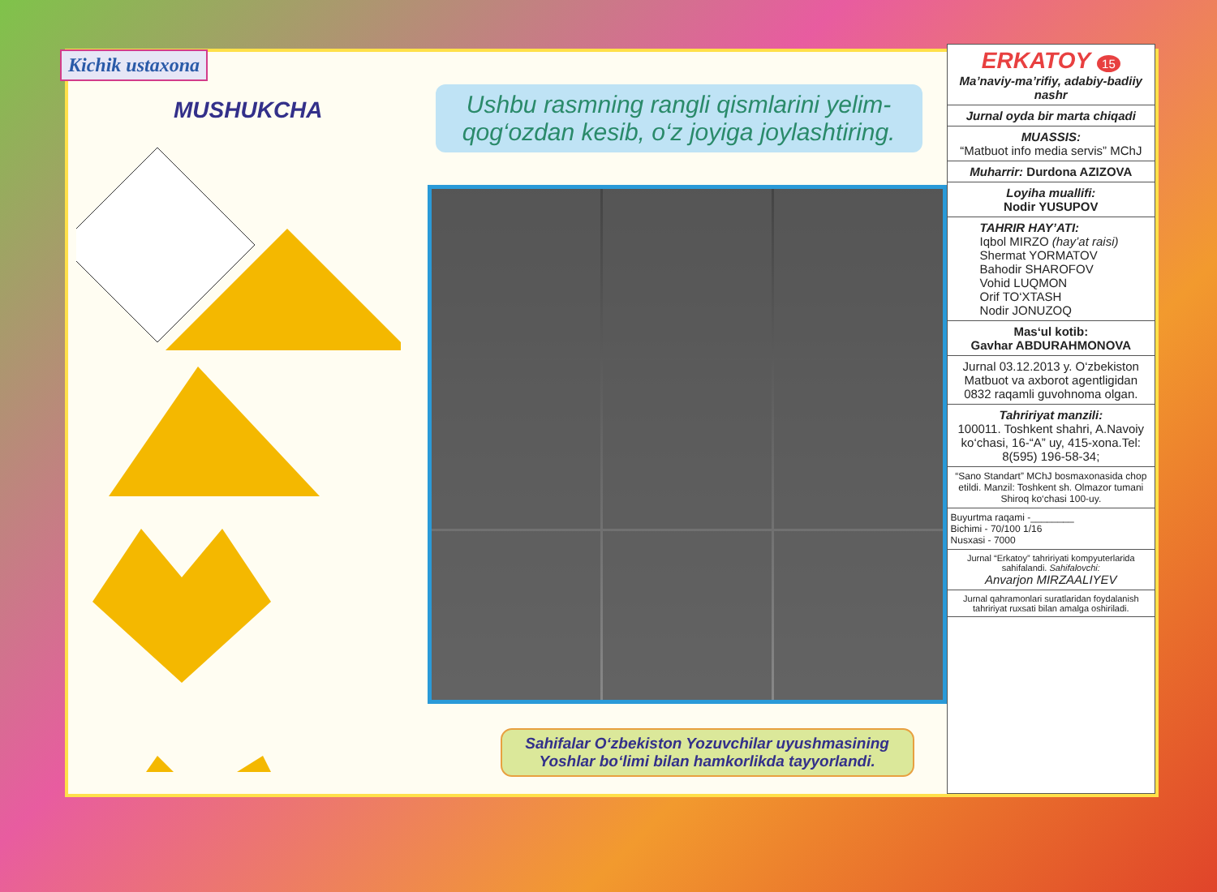Kichik ustaxona
MUSHUKCHA
Ushbu rasmning rangli qismlarini yelim-qog‘ozdan kesib, o‘z joyiga joylashtiring.
Sahifalar O‘zbekiston Yozuvchilar uyushmasining Yoshlar bo‘limi bilan hamkorlikda tayyorlandi.
ERKATOY 15
Ma’naviy-ma’rifiy, adabiy-badiiy nashr
Jurnal oyda bir marta chiqadi
MUASSIS:
“Matbuot info media servis” MChJ
Muharrir: Durdona AZIZOVA
Loyiha muallifi:
Nodir YUSUPOV
TAHRIR HAY’ATI:
Iqbol MIRZO (hay’at raisi)
Shermat YORMATOV
Bahodir SHAROFOV
Vohid LUQMON
Orif TO‘XTASH
Nodir JONUZOQ
Mas‘ul kotib:
Gavhar ABDURAHMONOVA
Jurnal 03.12.2013 y. O‘zbekiston Matbuot va axborot agentligidan 0832 raqamli guvohnoma olgan.
Tahririyat manzili:
100011. Toshkent shahri, A.Navoiy ko‘chasi, 16-“A” uy, 415-xona.Tel: 8(595) 196-58-34;
“Sano Standart” MChJ bosmaxonasida chop etildi. Manzil: Toshkent sh. Olmazor tumani Shiroq ko‘chasi 100-uy.
Buyurtma raqami -________
Bichimi - 70/100 1/16
Nusxasi - 7000
Jurnal “Erkatoy” tahririyati kompyuterlarida sahifalandi. Sahifalovchi:
Anvarjon MIRZAALIYEV
Jurnal qahramonlari suratlaridan foydalanish tahririyat ruxsati bilan amalga oshiriladi.